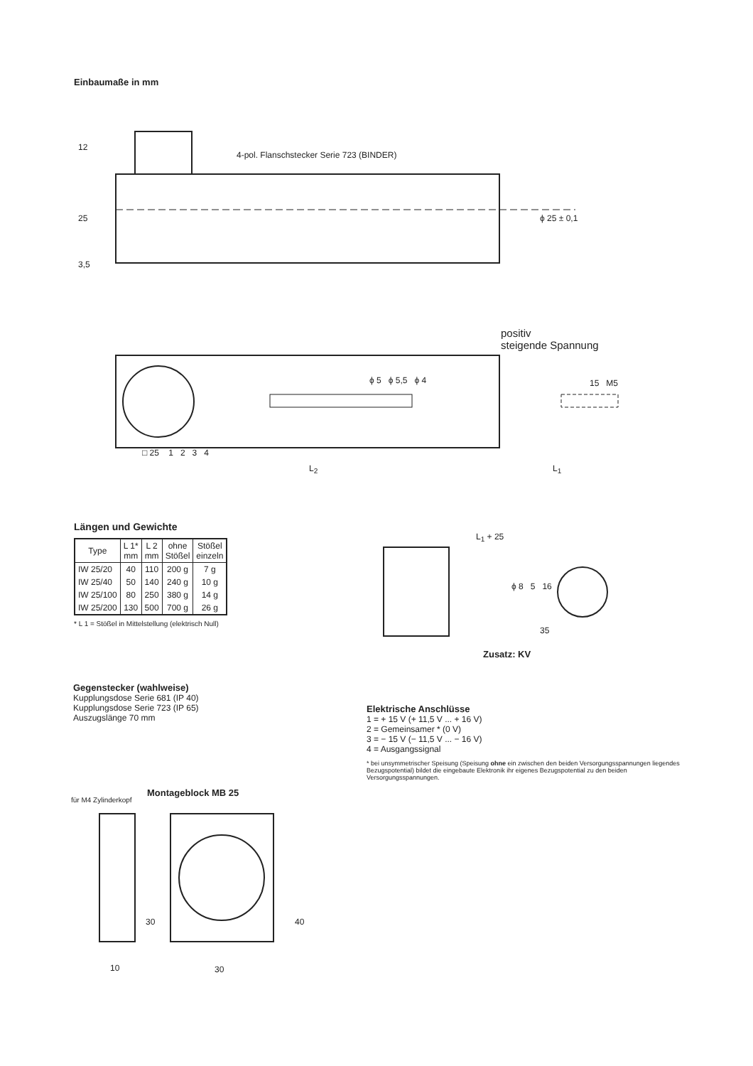Einbaumaße in mm
4-pol. Flanschstecker Serie 723 (BINDER)
12
25
3,5
ϕ 25 ± 0,1
positiv
steigende Spannung
ϕ 5 ϕ 5,5 ϕ 4 15 M5
□ 25 1 2 3 4
L<sub>2</sub> L<sub>1</sub>
Längen und Gewichte
| Type | L 1* mm | L 2 mm | ohne Stößel | Stößel einzeln |
| --- | --- | --- | --- | --- |
| IW 25/20 | 40 | 110 | 200 g | 7 g |
| IW 25/40 | 50 | 140 | 240 g | 10 g |
| IW 25/100 | 80 | 250 | 380 g | 14 g |
| IW 25/200 | 130 | 500 | 700 g | 26 g |
* L 1 = Stößel in Mittelstellung (elektrisch Null)
L<sub>1</sub> + 25
ϕ 8 5 16
35
Zusatz: KV
Gegenstecker (wahlweise)
Kupplungsdose Serie 681 (IP 40)
Kupplungsdose Serie 723 (IP 65)
Auszugslänge 70 mm
Elektrische Anschlüsse
1 = + 15 V (+ 11,5 V ... + 16 V)
2 = Gemeinsamer * (0 V)
3 = − 15 V (− 11,5 V ... − 16 V)
4 = Ausgangssignal
* bei unsymmetrischer Speisung (Speisung ohne ein zwischen den beiden Versorgungsspannungen liegendes Bezugspotential) bildet die eingebaute Elektronik ihr eigenes Bezugspotential zu den beiden Versorgungsspannungen.
Montageblock MB 25
für M4 Zylinderkopf
30 40
10 30